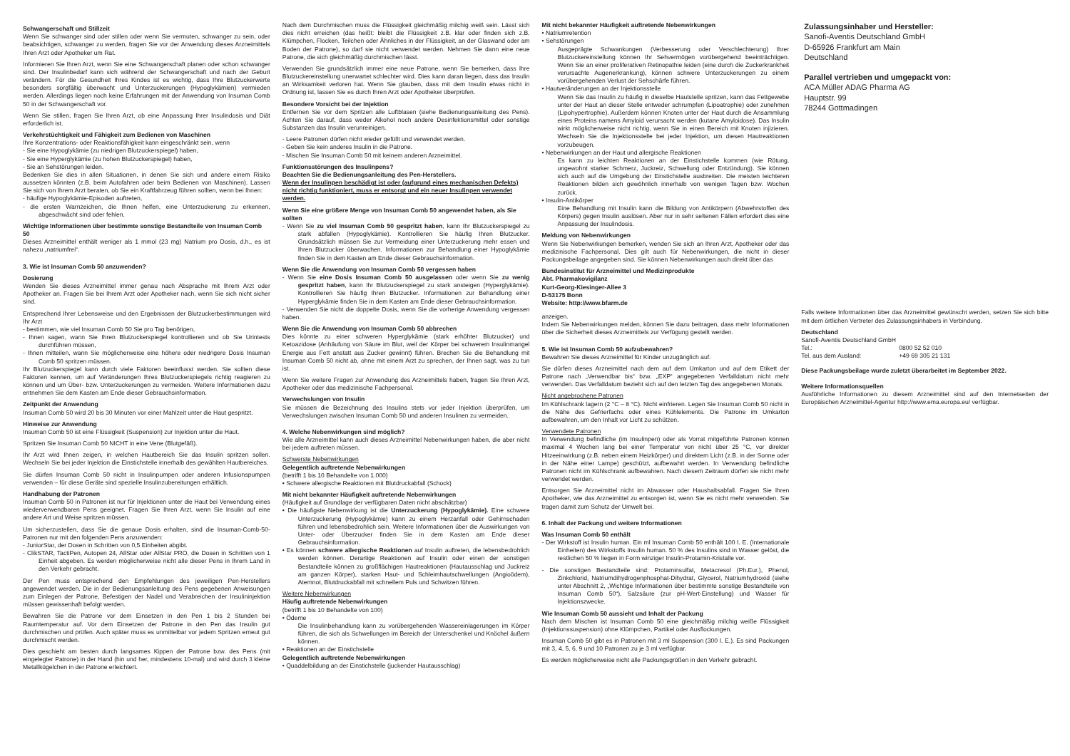Schwangerschaft und Stillzeit
Wenn Sie schwanger sind oder stillen oder wenn Sie vermuten, schwanger zu sein, oder beabsichtigen, schwanger zu werden, fragen Sie vor der Anwendung dieses Arzneimittels Ihren Arzt oder Apotheker um Rat.
Informieren Sie Ihren Arzt, wenn Sie eine Schwangerschaft planen oder schon schwanger sind. Der Insulinbedarf kann sich während der Schwangerschaft und nach der Geburt verändern. Für die Gesundheit Ihres Kindes ist es wichtig, dass Ihre Blutzuckerwerte besonders sorgfältig überwacht und Unterzuckerungen (Hypoglykämien) vermieden werden. Allerdings liegen noch keine Erfahrungen mit der Anwendung von Insuman Comb 50 in der Schwangerschaft vor.
Wenn Sie stillen, fragen Sie Ihren Arzt, ob eine Anpassung Ihrer Insulindosis und Diät erforderlich ist.
Verkehrstüchtigkeit und Fähigkeit zum Bedienen von Maschinen
Ihre Konzentrations- oder Reaktionsfähigkeit kann eingeschränkt sein, wenn
- Sie eine Hypoglykämie (zu niedrigen Blutzuckerspiegel) haben,
- Sie eine Hyperglykämie (zu hohen Blutzuckerspiegel) haben,
- Sie an Sehstörungen leiden.
Bedenken Sie dies in allen Situationen, in denen Sie sich und andere einem Risiko aussetzen könnten (z.B. beim Autofahren oder beim Bedienen von Maschinen). Lassen Sie sich von Ihrem Arzt beraten, ob Sie ein Kraftfahrzeug führen sollten, wenn bei Ihnen:
- häufige Hypoglykämie-Episoden auftreten,
- die ersten Warnzeichen, die Ihnen helfen, eine Unterzuckerung zu erkennen, abgeschwächt sind oder fehlen.
Wichtige Informationen über bestimmte sonstige Bestandteile von Insuman Comb 50
Dieses Arzneimittel enthält weniger als 1 mmol (23 mg) Natrium pro Dosis, d.h., es ist nahezu „natriumfrei“.
3. Wie ist Insuman Comb 50 anzuwenden?
Dosierung
Wenden Sie dieses Arzneimittel immer genau nach Absprache mit Ihrem Arzt oder Apotheker an. Fragen Sie bei Ihrem Arzt oder Apotheker nach, wenn Sie sich nicht sicher sind.
Entsprechend Ihrer Lebensweise und den Ergebnissen der Blutzuckerbestimmungen wird Ihr Arzt
- bestimmen, wie viel Insuman Comb 50 Sie pro Tag benötigen,
- Ihnen sagen, wann Sie Ihren Blutzuckerspiegel kontrollieren und ob Sie Urintests durchführen müssen,
- Ihnen mitteilen, wann Sie möglicherweise eine höhere oder niedrigere Dosis Insuman Comb 50 spritzen müssen.
Ihr Blutzuckerspiegel kann durch viele Faktoren beeinflusst werden. Sie sollten diese Faktoren kennen, um auf Veränderungen Ihres Blutzuckerspiegels richtig reagieren zu können und um Über- bzw. Unterzuckerungen zu vermeiden. Weitere Informationen dazu entnehmen Sie dem Kasten am Ende dieser Gebrauchsinformation.
Zeitpunkt der Anwendung
Insuman Comb 50 wird 20 bis 30 Minuten vor einer Mahlzeit unter die Haut gespritzt.
Hinweise zur Anwendung
Insuman Comb 50 ist eine Flüssigkeit (Suspension) zur Injektion unter die Haut.
Spritzen Sie Insuman Comb 50 NICHT in eine Vene (Blutgefäß).
Ihr Arzt wird Ihnen zeigen, in welchen Hautbereich Sie das Insulin spritzen sollen. Wechseln Sie bei jeder Injektion die Einstichstelle innerhalb des gewählten Hautbereiches.
Sie dürfen Insuman Comb 50 nicht in Insulinpumpen oder anderen Infusionspumpen verwenden – für diese Geräte sind spezielle Insulinzubereitungen erhältlich.
Handhabung der Patronen
Insuman Comb 50 in Patronen ist nur für Injektionen unter die Haut bei Verwendung eines wiederverwendbaren Pens geeignet. Fragen Sie Ihren Arzt, wenn Sie Insulin auf eine andere Art und Weise spritzen müssen.
Um sicherzustellen, dass Sie die genaue Dosis erhalten, sind die Insuman-Comb-50-Patronen nur mit den folgenden Pens anzuwenden:
- JuniorStar, der Dosen in Schritten von 0,5 Einheiten abgibt.
- ClikSTAR, TactiPen, Autopen 24, AllStar oder AllStar PRO, die Dosen in Schritten von 1 Einheit abgeben. Es werden möglicherweise nicht alle dieser Pens in Ihrem Land in den Verkehr gebracht.
Der Pen muss entsprechend den Empfehlungen des jeweiligen Pen-Herstellers angewendet werden. Die in der Bedienungsanleitung des Pens gegebenen Anweisungen zum Einlegen der Patrone, Befestigen der Nadel und Verabreichen der Insulininjektion müssen gewissenhaft befolgt werden.
Bewahren Sie die Patrone vor dem Einsetzen in den Pen 1 bis 2 Stunden bei Raumtemperatur auf. Vor dem Einsetzen der Patrone in den Pen das Insulin gut durchmischen und prüfen. Auch später muss es unmittelbar vor jedem Spritzen erneut gut durchmischt werden.
Dies geschieht am besten durch langsames Kippen der Patrone bzw. des Pens (mit eingelegter Patrone) in der Hand (hin und her, mindestens 10-mal) und wird durch 3 kleine Metallkügelchen in der Patrone erleichtert.
Nach dem Durchmischen muss die Flüssigkeit gleichmäßig milchig weiß sein. Lässt sich dies nicht erreichen (das heißt: bleibt die Flüssigkeit z.B. klar oder finden sich z.B. Klümpchen, Flocken, Teilchen oder Ähnliches in der Flüssigkeit, an der Glaswand oder am Boden der Patrone), so darf sie nicht verwendet werden. Nehmen Sie dann eine neue Patrone, die sich gleichmäßig durchmischen lässt.
Verwenden Sie grundsätzlich immer eine neue Patrone, wenn Sie bemerken, dass Ihre Blutzuckereinstellung unerwartet schlechter wird. Dies kann daran liegen, dass das Insulin an Wirksamkeit verloren hat. Wenn Sie glauben, dass mit dem Insulin etwas nicht in Ordnung ist, lassen Sie es durch Ihren Arzt oder Apotheker überprüfen.
Besondere Vorsicht bei der Injektion
Entfernen Sie vor dem Spritzen alle Luftblasen (siehe Bedienungsanleitung des Pens). Achten Sie darauf, dass weder Alkohol noch andere Desinfektionsmittel oder sonstige Substanzen das Insulin verunreinigen.
- Leere Patronen dürfen nicht wieder gefüllt und verwendet werden.
- Geben Sie kein anderes Insulin in die Patrone.
- Mischen Sie Insuman Comb 50 mit keinem anderen Arzneimittel.
Funktionsstörungen des Insulinpens?
Beachten Sie die Bedienungsanleitung des Pen-Herstellers.
Wenn der Insulinpen beschädigt ist oder (aufgrund eines mechanischen Defekts) nicht richtig funktioniert, muss er entsorgt und ein neuer Insulinpen verwendet werden.
Wenn Sie eine größere Menge von Insuman Comb 50 angewendet haben, als Sie sollten
- Wenn Sie zu viel Insuman Comb 50 gespritzt haben, kann Ihr Blutzuckerspiegel zu stark abfallen (Hypoglykämie). Kontrollieren Sie häufig Ihren Blutzucker. Grundsätzlich müssen Sie zur Vermeidung einer Unterzuckerung mehr essen und Ihren Blutzucker überwachen. Informationen zur Behandlung einer Hypoglykämie finden Sie in dem Kasten am Ende dieser Gebrauchsinformation.
Wenn Sie die Anwendung von Insuman Comb 50 vergessen haben
- Wenn Sie eine Dosis Insuman Comb 50 ausgelassen oder wenn Sie zu wenig gespritzt haben, kann Ihr Blutzuckerspiegel zu stark ansteigen (Hyperglykämie). Kontrollieren Sie häufig Ihren Blutzucker. Informationen zur Behandlung einer Hyperglykämie finden Sie in dem Kasten am Ende dieser Gebrauchsinformation.
- Verwenden Sie nicht die doppelte Dosis, wenn Sie die vorherige Anwendung vergessen haben.
Wenn Sie die Anwendung von Insuman Comb 50 abbrechen
Dies könnte zu einer schweren Hyperglykämie (stark erhöhter Blutzucker) und Ketoazidose (Anhäufung von Säure im Blut, weil der Körper bei schwerem Insulinmangel Energie aus Fett anstatt aus Zucker gewinnt) führen. Brechen Sie die Behandlung mit Insuman Comb 50 nicht ab, ohne mit einem Arzt zu sprechen, der Ihnen sagt, was zu tun ist.
Wenn Sie weitere Fragen zur Anwendung des Arzneimittels haben, fragen Sie Ihren Arzt, Apotheker oder das medizinische Fachpersonal.
Verwechslungen von Insulin
Sie müssen die Bezeichnung des Insulins stets vor jeder Injektion überprüfen, um Verwechslungen zwischen Insuman Comb 50 und anderen Insulinen zu vermeiden.
4. Welche Nebenwirkungen sind möglich?
Wie alle Arzneimittel kann auch dieses Arzneimittel Nebenwirkungen haben, die aber nicht bei jedem auftreten müssen.
Schwerste Nebenwirkungen
Gelegentlich auftretende Nebenwirkungen
(betrifft 1 bis 10 Behandelte von 1.000)
• Schwere allergische Reaktionen mit Blutdruckabfall (Schock)
Mit nicht bekannter Häufigkeit auftretende Nebenwirkungen
(Häufigkeit auf Grundlage der verfügbaren Daten nicht abschätzbar)
• Die häufigste Nebenwirkung ist die Unterzuckerung (Hypoglykämie). Eine schwere Unterzuckerung (Hypoglykämie) kann zu einem Herzanfall oder Gehirnschaden führen und lebensbedrohlich sein. Weitere Informationen über die Auswirkungen von Unter- oder Überzucker finden Sie in dem Kasten am Ende dieser Gebrauchsinformation.
• Es können schwere allergische Reaktionen auf Insulin auftreten, die lebensbedrohlich werden können. Derartige Reaktionen auf Insulin oder einen der sonstigen Bestandteile können zu großflächigen Hautreaktionen (Hautausschlag und Juckreiz am ganzen Körper), starken Haut- und Schleimhautschwellungen (Angioödem), Atemnot, Blutdruckabfall mit schnellem Puls und Schwitzen führen.
Weitere Nebenwirkungen
Häufig auftretende Nebenwirkungen
(betrifft 1 bis 10 Behandelte von 100)
• Ödeme
Die Insulinbehandlung kann zu vorübergehenden Wassereinlagerungen im Körper führen, die sich als Schwellungen im Bereich der Unterschenkel und Knöchel äußern können.
• Reaktionen an der Einstichstelle
Gelegentlich auftretende Nebenwirkungen
• Quaddelbildung an der Einstichstelle (juckender Hautausschlag)
Mit nicht bekannter Häufigkeit auftretende Nebenwirkungen
• Natriumretention
• Sehstörungen
Ausgeprägte Schwankungen (Verbesserung oder Verschlechterung) Ihrer Blutzuckereinstellung können Ihr Sehvermögen vorübergehend beeinträchtigen. Wenn Sie an einer proliferativen Retinopathie leiden (eine durch die Zuckerkrankheit verursachte Augenerkrankung), können schwere Unterzuckerungen zu einem vorübergehenden Verlust der Sehschärfe führen.
• Hautveränderungen an der Injektionsstelle
Wenn Sie das Insulin zu häufig in dieselbe Hautstelle spritzen, kann das Fettgewebe unter der Haut an dieser Stelle entweder schrumpfen (Lipoatrophie) oder zunehmen (Lipohypertrophie). Außerdem können Knoten unter der Haut durch die Ansammlung eines Proteins namens Amyloid verursacht werden (kutane Amyloidose). Das Insulin wirkt möglicherweise nicht richtig, wenn Sie in einen Bereich mit Knoten injizieren. Wechseln Sie die Injektionsstelle bei jeder Injektion, um diesen Hautreaktionen vorzubeugen.
• Nebenwirkungen an der Haut und allergische Reaktionen
Es kann zu leichten Reaktionen an der Einstichstelle kommen (wie Rötung, ungewohnt starker Schmerz, Juckreiz, Schwellung oder Entzündung). Sie können sich auch auf die Umgebung der Einstichstelle ausbreiten. Die meisten leichteren Reaktionen bilden sich gewöhnlich innerhalb von wenigen Tagen bzw. Wochen zurück.
• Insulin-Antikörper
Eine Behandlung mit Insulin kann die Bildung von Antikörpern (Abwehrstoffen des Körpers) gegen Insulin auslösen. Aber nur in sehr seltenen Fällen erfordert dies eine Anpassung der Insulindosis.
Meldung von Nebenwirkungen
Wenn Sie Nebenwirkungen bemerken, wenden Sie sich an Ihren Arzt, Apotheker oder das medizinische Fachpersonal. Dies gilt auch für Nebenwirkungen, die nicht in dieser Packungsbeilage angegeben sind. Sie können Nebenwirkungen auch direkt über das
Bundesinstitut für Arzneimittel und Medizinprodukte
Abt. Pharmakovigilanz
Kurt-Georg-Kiesinger-Allee 3
D-53175 Bonn
Website: http://www.bfarm.de
anzeigen.
Indem Sie Nebenwirkungen melden, können Sie dazu beitragen, dass mehr Informationen über die Sicherheit dieses Arzneimittels zur Verfügung gestellt werden.
5. Wie ist Insuman Comb 50 aufzubewahren?
Bewahren Sie dieses Arzneimittel für Kinder unzugänglich auf.
Sie dürfen dieses Arzneimittel nach dem auf dem Umkarton und auf dem Etikett der Patrone nach „Verwendbar bis“ bzw. „EXP“ angegebenen Verfalldatum nicht mehr verwenden. Das Verfalldatum bezieht sich auf den letzten Tag des angegebenen Monats.
Nicht angebrochene Patronen
Im Kühlschrank lagern (2 °C – 8 °C). Nicht einfrieren. Legen Sie Insuman Comb 50 nicht in die Nähe des Gefrierfachs oder eines Kühlelements. Die Patrone im Umkarton aufbewahren, um den Inhalt vor Licht zu schützen.
Verwendete Patronen
In Verwendung befindliche (im Insulinpen) oder als Vorrat mitgeführte Patronen können maximal 4 Wochen lang bei einer Temperatur von nicht über 25 °C, vor direkter Hitzeeinwirkung (z.B. neben einem Heizkörper) und direktem Licht (z.B. in der Sonne oder in der Nähe einer Lampe) geschützt, aufbewahrt werden. In Verwendung befindliche Patronen nicht im Kühlschrank aufbewahren. Nach diesem Zeitraum dürfen sie nicht mehr verwendet werden.
Entsorgen Sie Arzneimittel nicht im Abwasser oder Haushaltsabfall. Fragen Sie Ihren Apotheker, wie das Arzneimittel zu entsorgen ist, wenn Sie es nicht mehr verwenden. Sie tragen damit zum Schutz der Umwelt bei.
6. Inhalt der Packung und weitere Informationen
Was Insuman Comb 50 enthält
- Der Wirkstoff ist Insulin human. Ein ml Insuman Comb 50 enthält 100 I. E. (Internationale Einheiten) des Wirkstoffs Insulin human. 50 % des Insulins sind in Wasser gelöst, die restlichen 50 % liegen in Form winziger Insulin-Protamin-Kristalle vor.
- Die sonstigen Bestandteile sind: Protaminsulfat, Metacresol (Ph.Eur.), Phenol, Zinkchlorid, Natriumdihydrogenphosphat-Dihydrat, Glycerol, Natriumhydroxid (siehe unter Abschnitt 2, „Wichtige Informationen über bestimmte sonstige Bestandteile von Insuman Comb 50“), Salzsäure (zur pH-Wert-Einstellung) und Wasser für Injektionszwecke.
Wie Insuman Comb 50 aussieht und Inhalt der Packung
Nach dem Mischen ist Insuman Comb 50 eine gleichmäßig milchig weiße Flüssigkeit (Injektionssuspension) ohne Klümpchen, Partikel oder Ausflockungen.
Insuman Comb 50 gibt es in Patronen mit 3 ml Suspension (300 I. E.). Es sind Packungen mit 3, 4, 5, 6, 9 und 10 Patronen zu je 3 ml verfügbar.
Es werden möglicherweise nicht alle Packungsgrößen in den Verkehr gebracht.
Zulassungsinhaber und Hersteller:
Sanofi-Aventis Deutschland GmbH
D-65926 Frankfurt am Main
Deutschland
Parallel vertrieben und umgepackt von:
ACA Müller ADAG Pharma AG
Hauptstr. 99
78244 Gottmadingen
Falls weitere Informationen über das Arzneimittel gewünscht werden, setzen Sie sich bitte mit dem örtlichen Vertreter des Zulassungsinhabers in Verbindung.
Deutschland
Sanofi-Aventis Deutschland GmbH
Tel.: 0800 52 52 010
Tel. aus dem Ausland: +49 69 305 21 131
Diese Packungsbeilage wurde zuletzt überarbeitet im September 2022.
Weitere Informationsquellen
Ausführliche Informationen zu diesem Arzneimittel sind auf den Internetseiten der Europäischen Arzneimittel-Agentur http://www.ema.europa.eu/ verfügbar.